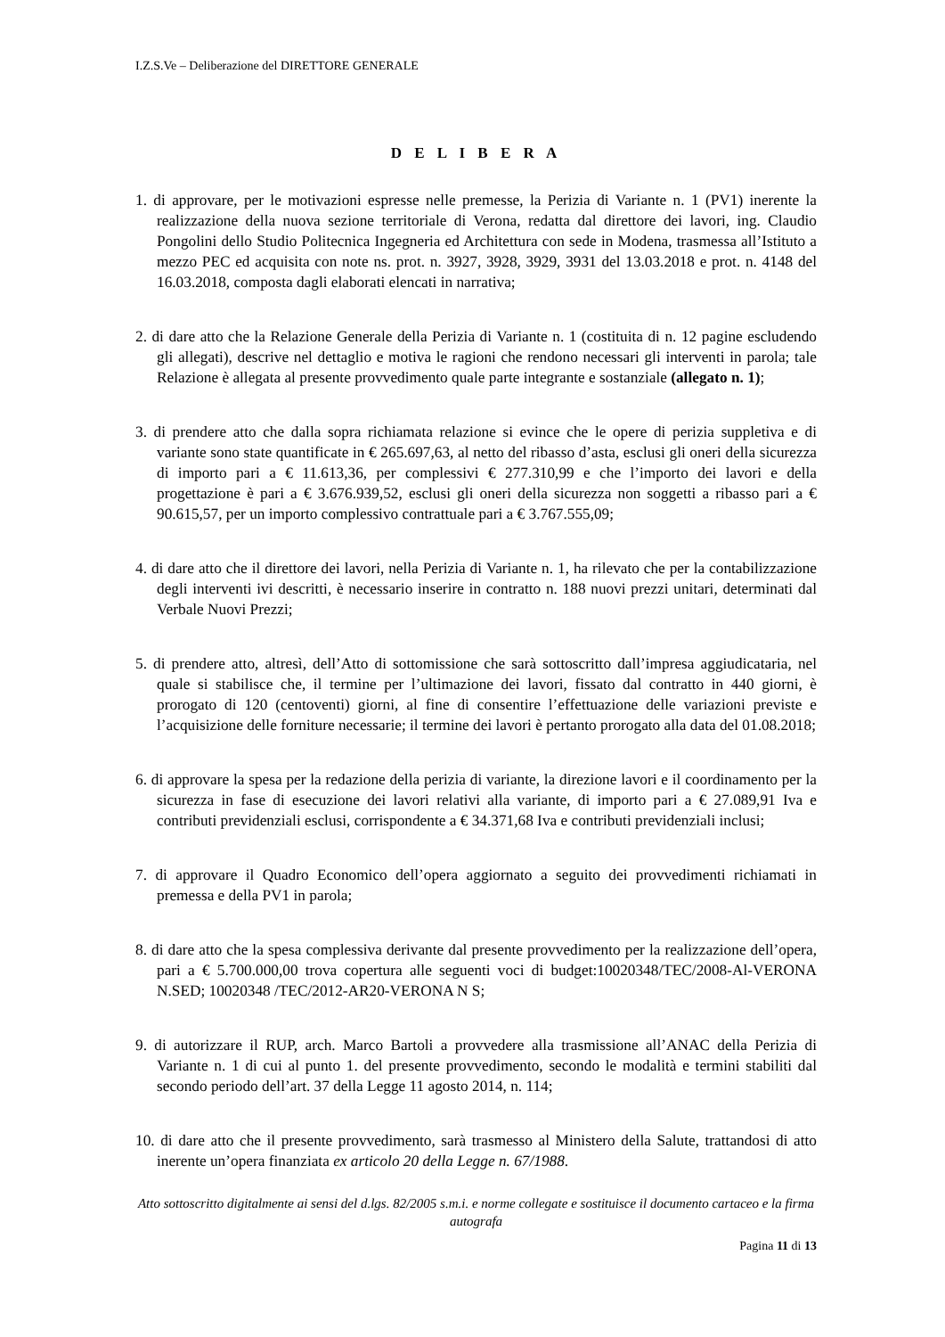I.Z.S.Ve – Deliberazione del DIRETTORE GENERALE
D E L I B E R A
1. di approvare, per le motivazioni espresse nelle premesse, la Perizia di Variante n. 1 (PV1) inerente la realizzazione della nuova sezione territoriale di Verona, redatta dal direttore dei lavori, ing. Claudio Pongolini dello Studio Politecnica Ingegneria ed Architettura con sede in Modena, trasmessa all’Istituto a mezzo PEC ed acquisita con note ns. prot. n. 3927, 3928, 3929, 3931 del 13.03.2018 e prot. n. 4148 del 16.03.2018, composta dagli elaborati elencati in narrativa;
2. di dare atto che la Relazione Generale della Perizia di Variante n. 1 (costituita di n. 12 pagine escludendo gli allegati), descrive nel dettaglio e motiva le ragioni che rendono necessari gli interventi in parola; tale Relazione è allegata al presente provvedimento quale parte integrante e sostanziale (allegato n. 1);
3. di prendere atto che dalla sopra richiamata relazione si evince che le opere di perizia suppletiva e di variante sono state quantificate in € 265.697,63, al netto del ribasso d’asta, esclusi gli oneri della sicurezza di importo pari a € 11.613,36, per complessivi € 277.310,99 e che l’importo dei lavori e della progettazione è pari a € 3.676.939,52, esclusi gli oneri della sicurezza non soggetti a ribasso pari a € 90.615,57, per un importo complessivo contrattuale pari a € 3.767.555,09;
4. di dare atto che il direttore dei lavori, nella Perizia di Variante n. 1, ha rilevato che per la contabilizzazione degli interventi ivi descritti, è necessario inserire in contratto n. 188 nuovi prezzi unitari, determinati dal Verbale Nuovi Prezzi;
5. di prendere atto, altresì, dell’Atto di sottomissione che sarà sottoscritto dall’impresa aggiudicataria, nel quale si stabilisce che, il termine per l’ultimazione dei lavori, fissato dal contratto in 440 giorni, è prorogato di 120 (centoventi) giorni, al fine di consentire l’effettuazione delle variazioni previste e l’acquisizione delle forniture necessarie; il termine dei lavori è pertanto prorogato alla data del 01.08.2018;
6. di approvare la spesa per la redazione della perizia di variante, la direzione lavori e il coordinamento per la sicurezza in fase di esecuzione dei lavori relativi alla variante, di importo pari a € 27.089,91 Iva e contributi previdenziali esclusi, corrispondente a € 34.371,68 Iva e contributi previdenziali inclusi;
7. di approvare il Quadro Economico dell’opera aggiornato a seguito dei provvedimenti richiamati in premessa e della PV1 in parola;
8. di dare atto che la spesa complessiva derivante dal presente provvedimento per la realizzazione dell’opera, pari a € 5.700.000,00 trova copertura alle seguenti voci di budget:10020348/TEC/2008-Al-VERONA N.SED; 10020348 /TEC/2012-AR20-VERONA N S;
9. di autorizzare il RUP, arch. Marco Bartoli a provvedere alla trasmissione all’ANAC della Perizia di Variante n. 1 di cui al punto 1. del presente provvedimento, secondo le modalità e termini stabiliti dal secondo periodo dell’art. 37 della Legge 11 agosto 2014, n. 114;
10. di dare atto che il presente provvedimento, sarà trasmesso al Ministero della Salute, trattandosi di atto inerente un’opera finanziata ex articolo 20 della Legge n. 67/1988.
Atto sottoscritto digitalmente ai sensi del d.lgs. 82/2005 s.m.i. e norme collegate e sostituisce il documento cartaceo e la firma autografa
Pagina 11 di 13